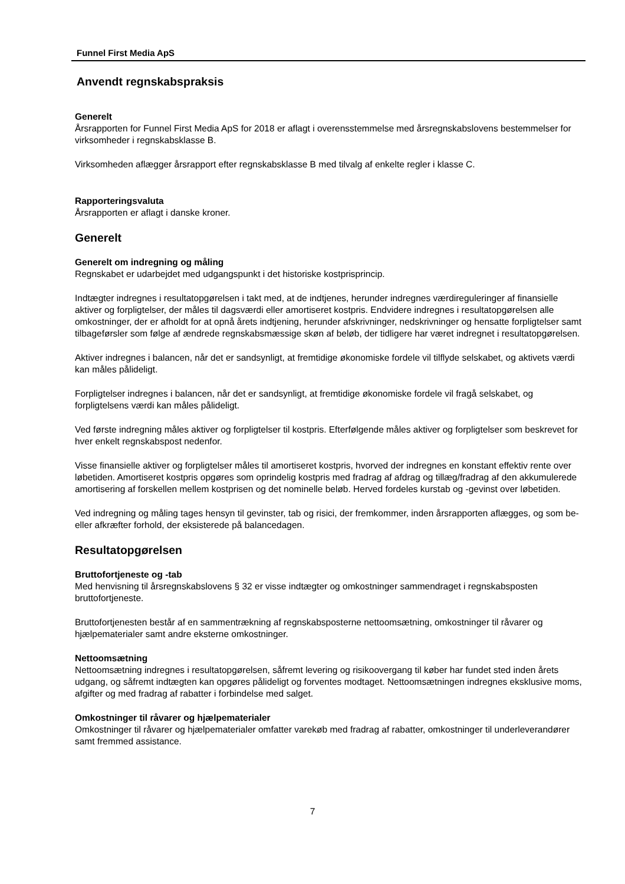Funnel First Media ApS
Anvendt regnskabspraksis
Generelt
Årsrapporten for Funnel First Media ApS for 2018 er aflagt i overensstemmelse med årsregnskabslovens bestemmelser for virksomheder i regnskabsklasse B.
Virksomheden aflægger årsrapport efter regnskabsklasse B med tilvalg af enkelte regler i klasse C.
Rapporteringsvaluta
Årsrapporten er aflagt i danske kroner.
Generelt
Generelt om indregning og måling
Regnskabet er udarbejdet med udgangspunkt i det historiske kostprisprincip.
Indtægter indregnes i resultatopgørelsen i takt med, at de indtjenes, herunder indregnes værdireguleringer af finansielle aktiver og forpligtelser, der måles til dagsværdi eller amortiseret kostpris. Endvidere indregnes i resultatopgørelsen alle omkostninger, der er afholdt for at opnå årets indtjening, herunder afskrivninger, nedskrivninger og hensatte forpligtelser samt tilbageførsler som følge af ændrede regnskabsmæssige skøn af beløb, der tidligere har været indregnet i resultatopgørelsen.
Aktiver indregnes i balancen, når det er sandsynligt, at fremtidige økonomiske fordele vil tilflyde selskabet, og aktivets værdi kan måles pålideligt.
Forpligtelser indregnes i balancen, når det er sandsynligt, at fremtidige økonomiske fordele vil fragå selskabet, og forpligtelsens værdi kan måles pålideligt.
Ved første indregning måles aktiver og forpligtelser til kostpris. Efterfølgende måles aktiver og forpligtelser som beskrevet for hver enkelt regnskabspost nedenfor.
Visse finansielle aktiver og forpligtelser måles til amortiseret kostpris, hvorved der indregnes en konstant effektiv rente over løbetiden. Amortiseret kostpris opgøres som oprindelig kostpris med fradrag af afdrag og tillæg/fradrag af den akkumulerede amortisering af forskellen mellem kostprisen og det nominelle beløb. Herved fordeles kurstab og -gevinst over løbetiden.
Ved indregning og måling tages hensyn til gevinster, tab og risici, der fremkommer, inden årsrapporten aflægges, og som be- eller afkræfter forhold, der eksisterede på balancedagen.
Resultatopgørelsen
Bruttofortjeneste og -tab
Med henvisning til årsregnskabslovens § 32 er visse indtægter og omkostninger sammendraget i regnskabsposten bruttofortjeneste.
Bruttofortjenesten består af en sammentrækning af regnskabsposterne nettoomsætning, omkostninger til råvarer og hjælpematerialer samt andre eksterne omkostninger.
Nettoomsætning
Nettoomsætning indregnes i resultatopgørelsen, såfremt levering og risikoovergang til køber har fundet sted inden årets udgang, og såfremt indtægten kan opgøres pålideligt og forventes modtaget. Nettoomsætningen indregnes eksklusive moms, afgifter og med fradrag af rabatter i forbindelse med salget.
Omkostninger til råvarer og hjælpematerialer
Omkostninger til råvarer og hjælpematerialer omfatter varekøb med fradrag af rabatter, omkostninger til underleverandører samt fremmed assistance.
7